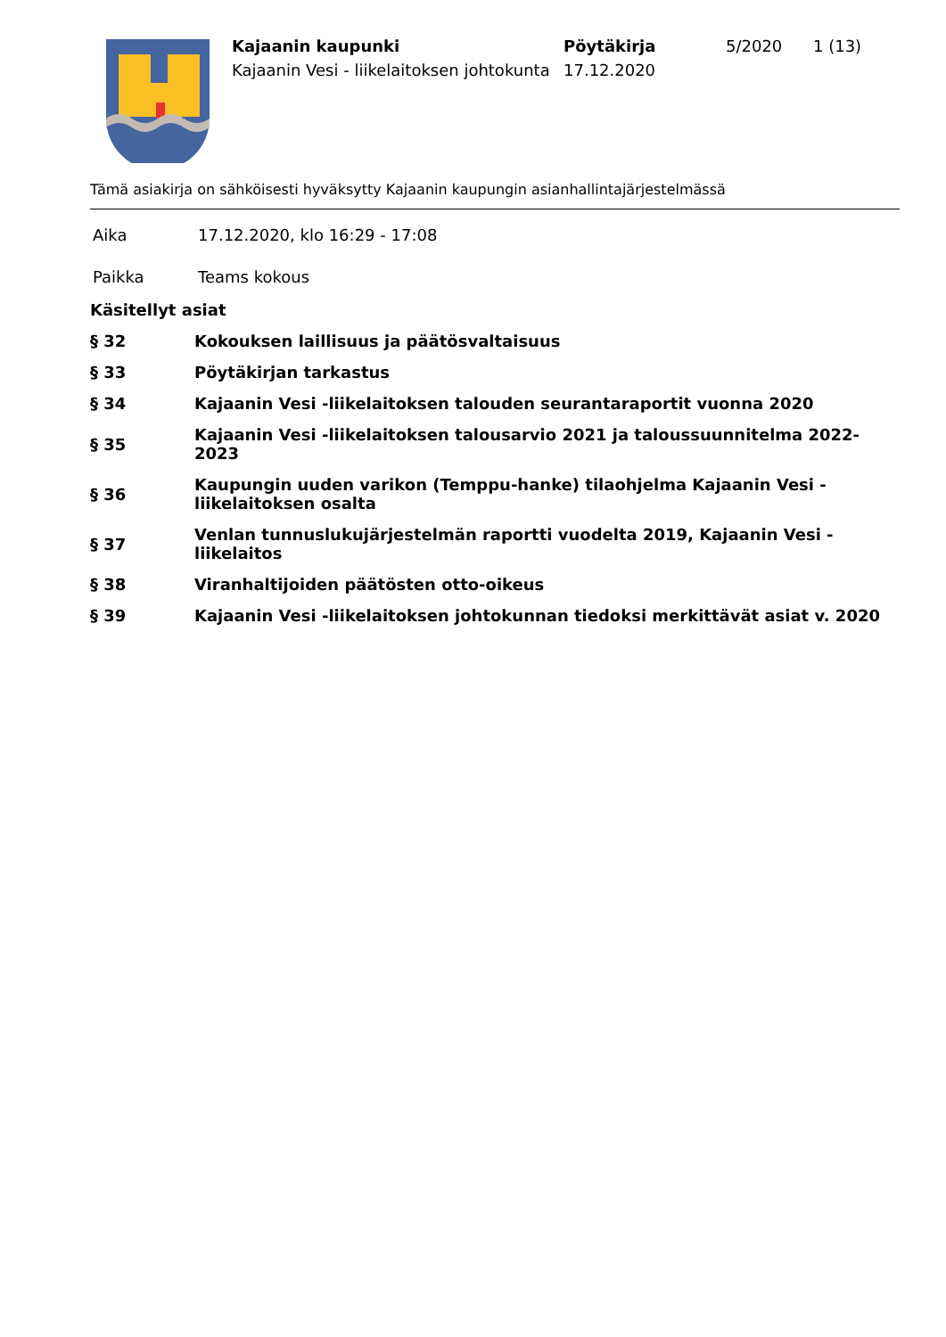Kajaanin kaupunki
Kajaanin Vesi - liikelaitoksen johtokunta
Pöytäkirja
17.12.2020
5/2020 1 (13)
Tämä asiakirja on sähköisesti hyväksytty Kajaanin kaupungin asianhallintajärjestelmässä
Aika 17.12.2020, klo 16:29 - 17:08
Paikka Teams kokous
Käsitellyt asiat
§ 32
Kokouksen laillisuus ja päätösvaltaisuus
§ 33 Pöytäkirjan tarkastus
§ 34
Kajaanin Vesi -liikelaitoksen talouden seurantaraportit vuonna 2020
§ 35
Kajaanin Vesi -liikelaitoksen talousarvio 2021 ja taloussuunnitelma 2022-2023
§ 36
Kaupungin uuden varikon (Temppu-hanke) tilaohjelma Kajaanin Vesi -
liikelaitoksen osalta
§ 37
Venlan tunnuslukujärjestelmän raportti vuodelta 2019, Kajaanin Vesi -liikelaitos
§ 38
Viranhaltijoiden päätösten otto-oikeus
§ 39
Kajaanin Vesi -liikelaitoksen johtokunnan tiedoksi merkittävät asiat v. 2020